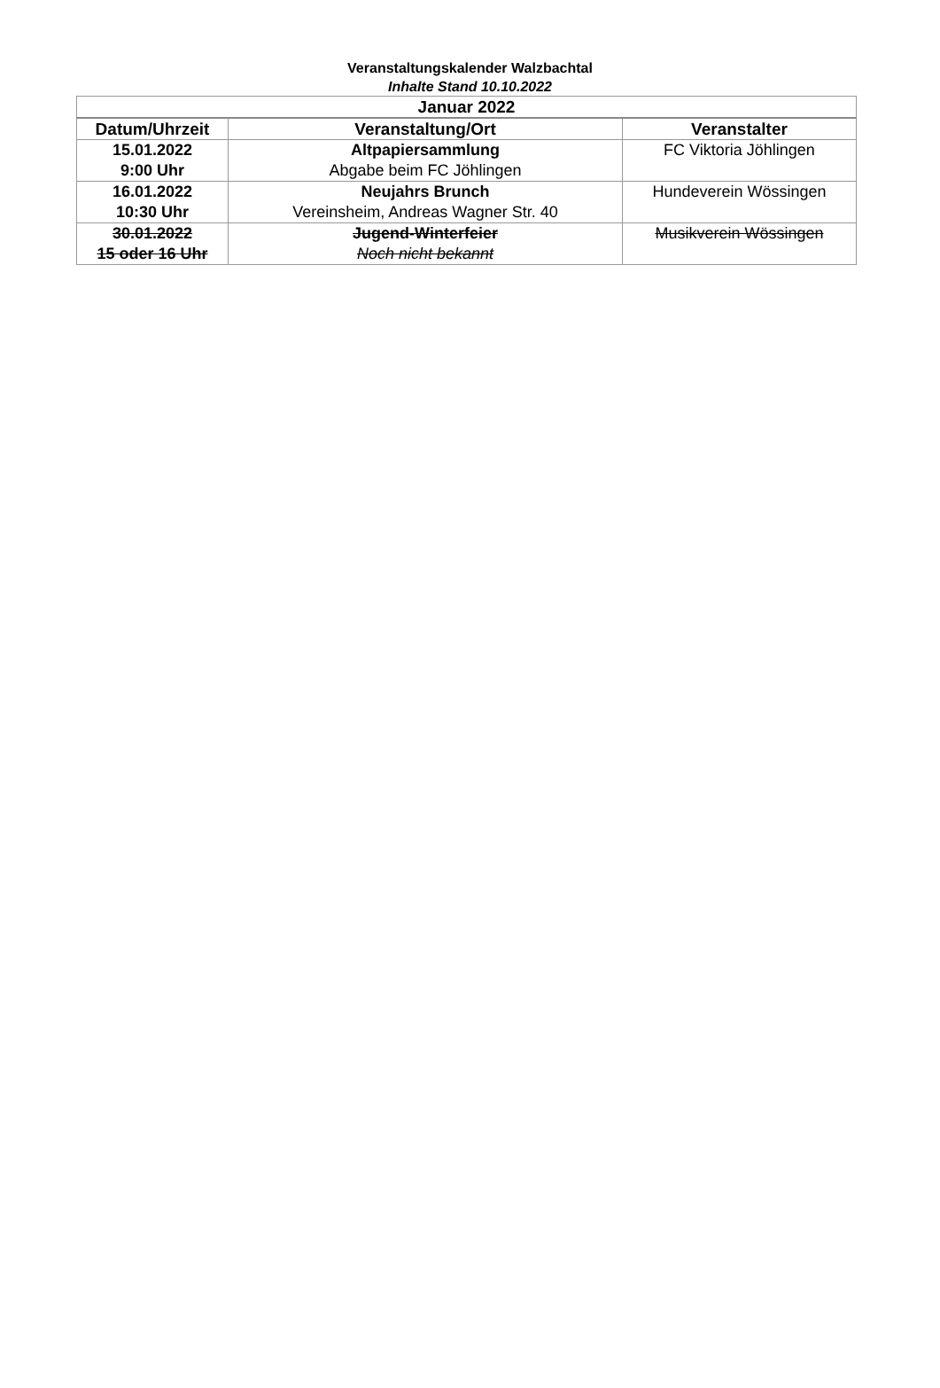Veranstaltungskalender Walzbachtal
Inhalte Stand 10.10.2022
| Januar 2022 | | |
| --- | --- | --- |
| Datum/Uhrzeit | Veranstaltung/Ort | Veranstalter |
| 15.01.2022 9:00 Uhr | Altpapiersammlung Abgabe beim FC Jöhlingen | FC Viktoria Jöhlingen |
| 16.01.2022 10:30 Uhr | Neujahrs Brunch Vereinsheim, Andreas Wagner Str. 40 | Hundeverein Wössingen |
| 30.01.2022 15 oder 16 Uhr | Jugend-Winterfeier Noch nicht bekannt | Musikverein Wössingen |